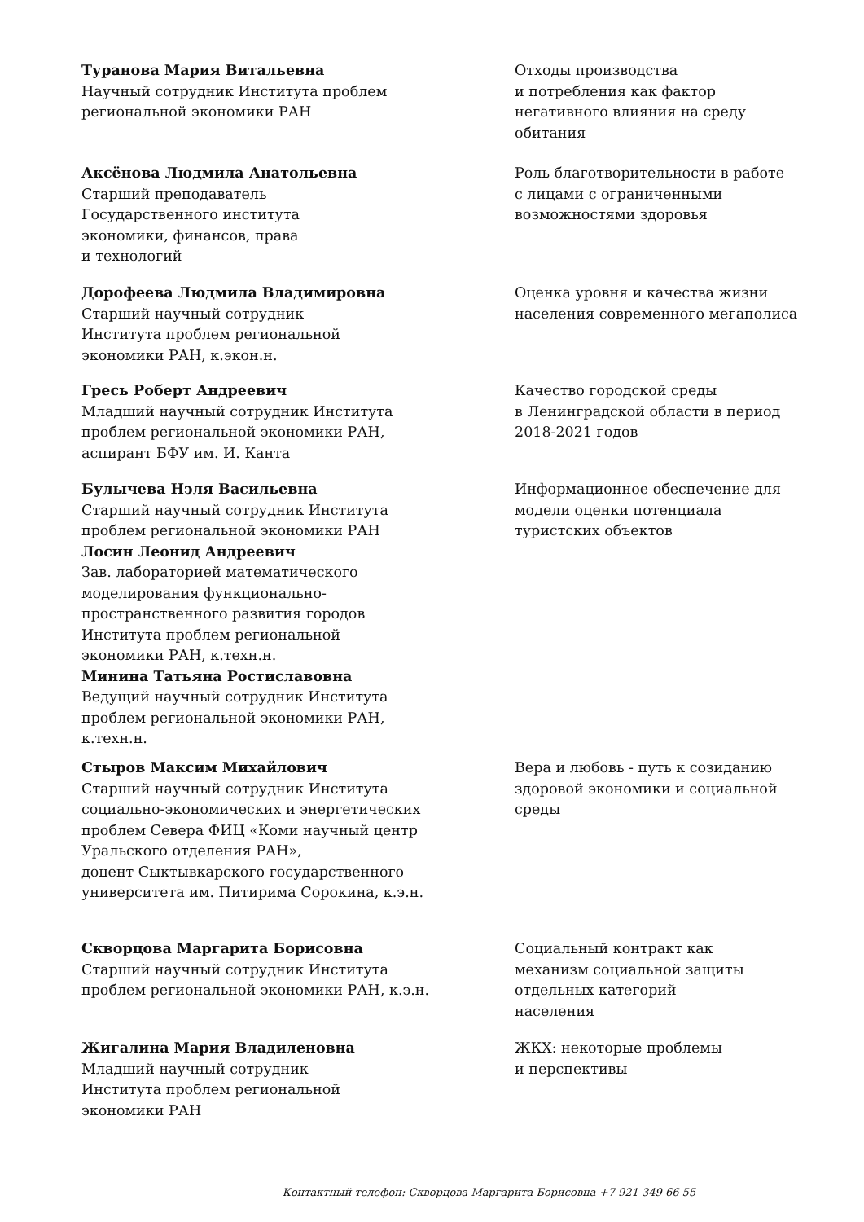Туранова Мария Витальевна
Научный сотрудник Института проблем
региональной экономики РАН
Отходы производства
и потребления как фактор
негативного влияния на среду
обитания
Аксёнова Людмила Анатольевна
Старший преподаватель
Государственного института
экономики, финансов, права
и технологий
Роль благотворительности в работе
с лицами с ограниченными
возможностями здоровья
Дорофеева Людмила Владимировна
Старший научный сотрудник
Института проблем региональной
экономики РАН, к.экон.н.
Оценка уровня и качества жизни
населения современного мегаполиса
Гресь Роберт Андреевич
Младший научный сотрудник Института
проблем региональной экономики РАН,
аспирант БФУ им. И. Канта
Качество городской среды
в Ленинградской области в период
2018-2021 годов
Булычева Нэля Васильевна
Старший научный сотрудник Института
проблем региональной экономики РАН
Лосин Леонид Андреевич
Зав. лабораторией математического
моделирования функционально-
пространственного развития городов
Института проблем региональной
экономики РАН, к.техн.н.
Минина Татьяна Ростиславовна
Ведущий научный сотрудник Института
проблем региональной экономики РАН,
к.техн.н.
Информационное обеспечение для
модели оценки потенциала
туристских объектов
Стыров Максим Михайлович
Старший научный сотрудник Института
социально-экономических и энергетических
проблем Севера ФИЦ «Коми научный центр
Уральского отделения РАН»,
доцент Сыктывкарского государственного
университета им. Питирима Сорокина, к.э.н.
Вера и любовь - путь к созиданию
здоровой экономики и социальной
среды
Скворцова Маргарита Борисовна
Старший научный сотрудник Института
проблем региональной экономики РАН, к.э.н.
Социальный контракт как
механизм социальной защиты
отдельных категорий
населения
Жигалина Мария Владиленовна
Младший научный сотрудник
Института проблем региональной
экономики РАН
ЖКХ: некоторые проблемы
и перспективы
Контактный телефон: Скворцова Маргарита Борисовна +7 921 349 66 55